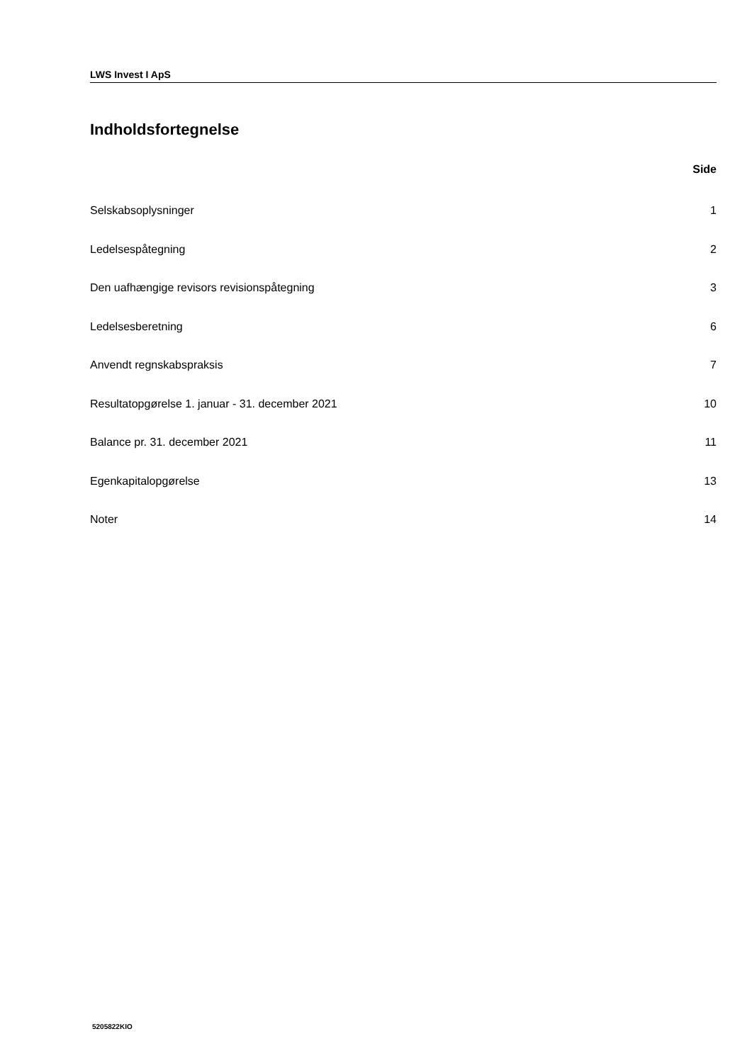LWS Invest I ApS
Indholdsfortegnelse
Side
Selskabsoplysninger 1
Ledelsespåtegning 2
Den uafhængige revisors revisionspåtegning 3
Ledelsesberetning 6
Anvendt regnskabspraksis 7
Resultatopgørelse 1. januar - 31. december 2021 10
Balance pr. 31. december 2021 11
Egenkapitalopgørelse 13
Noter 14
5205822KIO